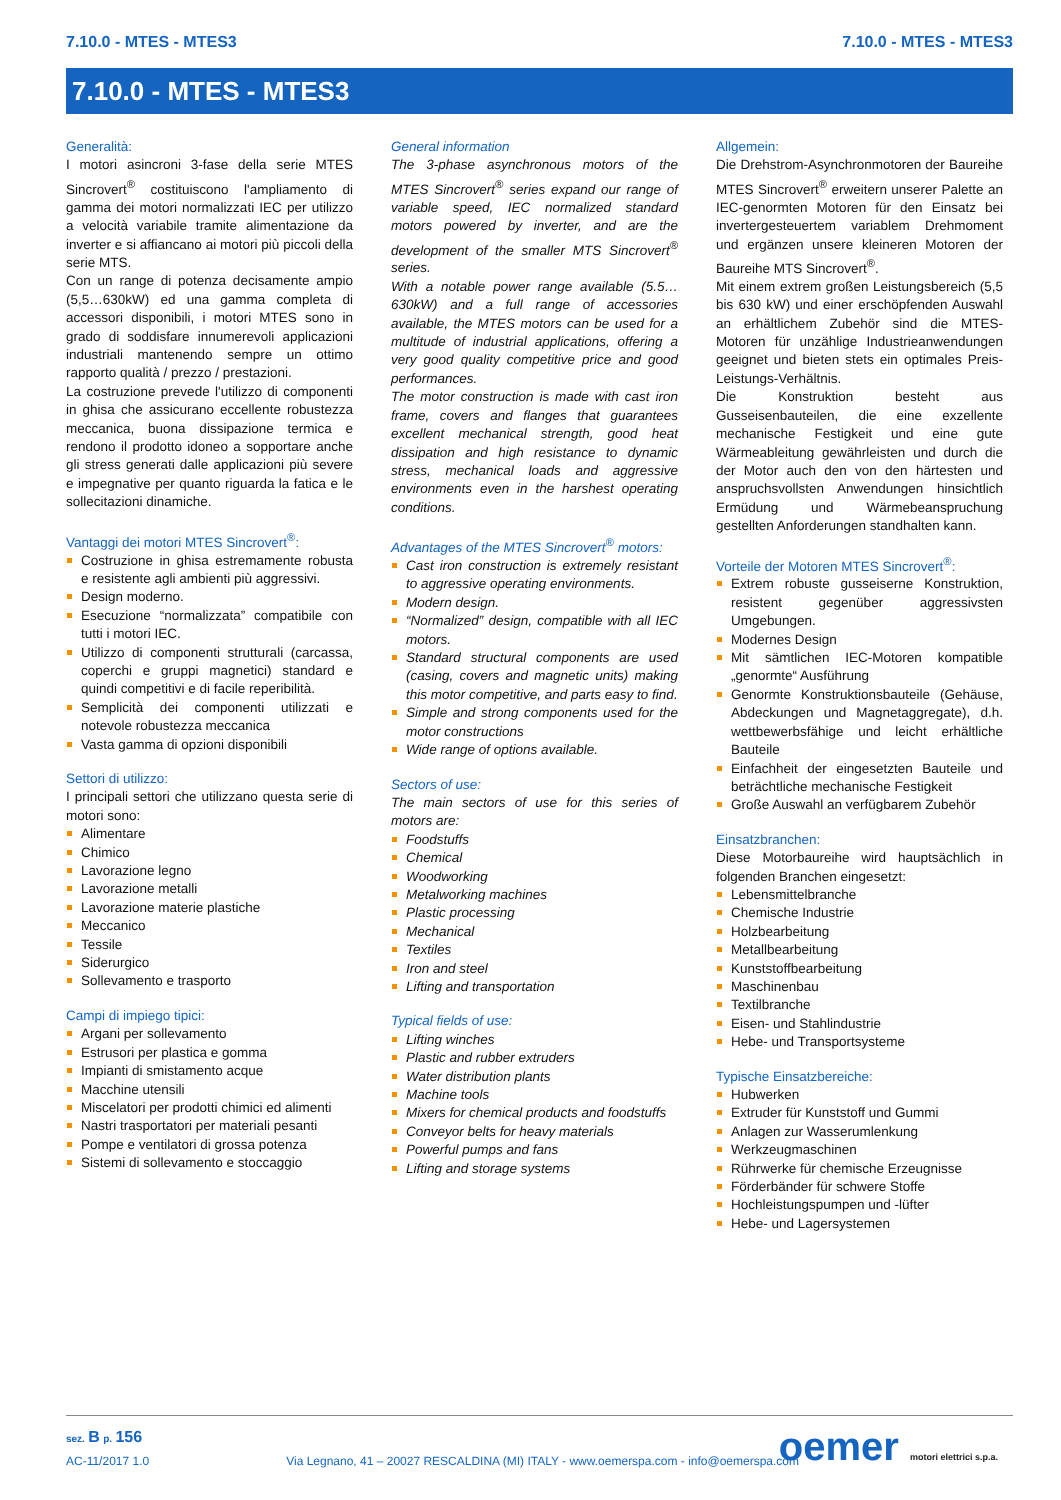7.10.0 - MTES - MTES3 7.10.0 - MTES - MTES3
7.10.0 - MTES - MTES3
Generalità:
I motori asincroni 3-fase della serie MTES Sincrovert<sup>®</sup> costituiscono l'ampliamento di gamma dei motori normalizzati IEC per utilizzo a velocità variabile tramite alimentazione da inverter e si affiancano ai motori più piccoli della serie MTS.
Con un range di potenza decisamente ampio (5,5…630kW) ed una gamma completa di accessori disponibili, i motori MTES sono in grado di soddisfare innumerevoli applicazioni industriali mantenendo sempre un ottimo rapporto qualità / prezzo / prestazioni.
La costruzione prevede l'utilizzo di componenti in ghisa che assicurano eccellente robustezza meccanica, buona dissipazione termica e rendono il prodotto idoneo a sopportare anche gli stress generati dalle applicazioni più severe e impegnative per quanto riguarda la fatica e le sollecitazioni dinamiche.
Vantaggi dei motori MTES Sincrovert<sup>®</sup>:
Costruzione in ghisa estremamente robusta e resistente agli ambienti più aggressivi.
Design moderno.
Esecuzione “normalizzata” compatibile con tutti i motori IEC.
Utilizzo di componenti strutturali (carcassa, coperchi e gruppi magnetici) standard e quindi competitivi e di facile reperibilità.
Semplicità dei componenti utilizzati e notevole robustezza meccanica
Vasta gamma di opzioni disponibili
Settori di utilizzo:
I principali settori che utilizzano questa serie di motori sono:
Alimentare
Chimico
Lavorazione legno
Lavorazione metalli
Lavorazione materie plastiche
Meccanico
Tessile
Siderurgico
Sollevamento e trasporto
Campi di impiego tipici:
Argani per sollevamento
Estrusori per plastica e gomma
Impianti di smistamento acque
Macchine utensili
Miscelatori per prodotti chimici ed alimenti
Nastri trasportatori per materiali pesanti
Pompe e ventilatori di grossa potenza
Sistemi di sollevamento e stoccaggio
General information
The 3-phase asynchronous motors of the MTES Sincrovert<sup>®</sup> series expand our range of variable speed, IEC normalized standard motors powered by inverter, and are the development of the smaller MTS Sincrovert<sup>®</sup> series.
With a notable power range available (5.5…630kW) and a full range of accessories available, the MTES motors can be used for a multitude of industrial applications, offering a very good quality competitive price and good performances.
The motor construction is made with cast iron frame, covers and flanges that guarantees excellent mechanical strength, good heat dissipation and high resistance to dynamic stress, mechanical loads and aggressive environments even in the harshest operating conditions.
Advantages of the MTES Sincrovert<sup>®</sup> motors:
Cast iron construction is extremely resistant to aggressive operating environments.
Modern design.
“Normalized” design, compatible with all IEC motors.
Standard structural components are used (casing, covers and magnetic units) making this motor competitive, and parts easy to find.
Simple and strong components used for the motor constructions
Wide range of options available.
Sectors of use:
The main sectors of use for this series of motors are:
Foodstuffs
Chemical
Woodworking
Metalworking machines
Plastic processing
Mechanical
Textiles
Iron and steel
Lifting and transportation
Typical fields of use:
Lifting winches
Plastic and rubber extruders
Water distribution plants
Machine tools
Mixers for chemical products and foodstuffs
Conveyor belts for heavy materials
Powerful pumps and fans
Lifting and storage systems
Allgemein:
Die Drehstrom-Asynchronmotoren der Baureihe MTES Sincrovert<sup>®</sup> erweitern unserer Palette an IEC-genormten Motoren für den Einsatz bei invertergesteuertem variablem Drehmoment und ergänzen unsere kleineren Motoren der Baureihe MTS Sincrovert<sup>®</sup>.
Mit einem extrem großen Leistungsbereich (5,5 bis 630 kW) und einer erschöpfenden Auswahl an erhältlichem Zubehör sind die MTES-Motoren für unzählige Industrieanwendungen geeignet und bieten stets ein optimales Preis-Leistungs-Verhältnis.
Die Konstruktion besteht aus Gusseisenbauteilen, die eine exzellente mechanische Festigkeit und eine gute Wärmeableitung gewährleisten und durch die der Motor auch den von den härtesten und anspruchsvollsten Anwendungen hinsichtlich Ermüdung und Wärmebeanspruchung gestellten Anforderungen standhalten kann.
Vorteile der Motoren MTES Sincrovert<sup>®</sup>:
Extrem robuste gusseiserne Konstruktion, resistent gegenüber aggressivsten Umgebungen.
Modernes Design
Mit sämtlichen IEC-Motoren kompatible „genormte“ Ausführung
Genormte Konstruktionsbauteile (Gehäuse, Abdeckungen und Magnetaggregate), d.h. wettbewerbsfähige und leicht erhältliche Bauteile
Einfachheit der eingesetzten Bauteile und beträchtliche mechanische Festigkeit
Große Auswahl an verfügbarem Zubehör
Einsatzbranchen:
Diese Motorbaureihe wird hauptsächlich in folgenden Branchen eingesetzt:
Lebensmittelbranche
Chemische Industrie
Holzbearbeitung
Metallbearbeitung
Kunststoffbearbeitung
Maschinenbau
Textilbranche
Eisen- und Stahlindustrie
Hebe- und Transportsysteme
Typische Einsatzbereiche:
Hubwerken
Extruder für Kunststoff und Gummi
Anlagen zur Wasserumlenkung
Werkzeugmaschinen
Rührwerke für chemische Erzeugnisse
Förderbänder für schwere Stoffe
Hochleistungspumpen und -lüfter
Hebe- und Lagersystemen
sez. B p. 156
AC-11/2017 1.0 Via Legnano, 41 – 20027 RESCALDINA (MI) ITALY - www.oemerspa.com - info@oemerspa.com
oemer motori elettrici s.p.a.